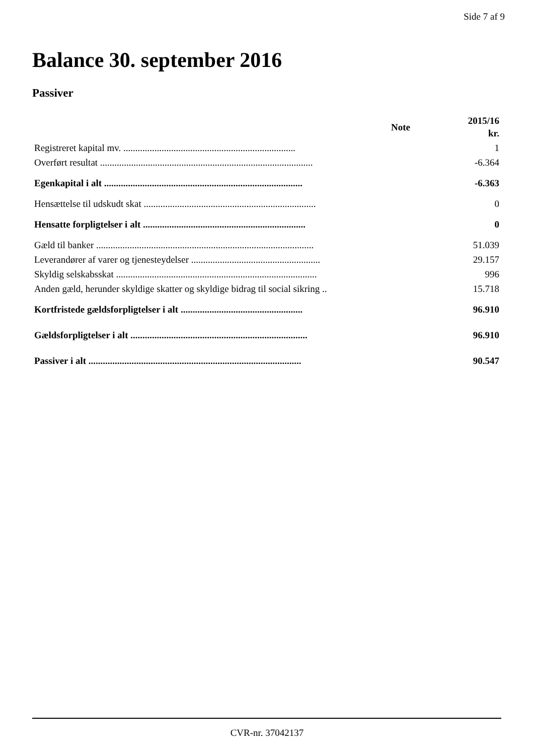Side 7 af 9
Balance 30. september 2016
Passiver
| | Note | 2015/16 kr. |
| --- | --- | --- |
| Registreret kapital mv. ........................................................................ | | 1 |
| Overført resultat ......................................................................................... | | -6.364 |
| Egenkapital i alt ................................................................................... | | -6.363 |
| Hensættelse til udskudt skat ........................................................................ | | 0 |
| Hensatte forpligtelser i alt .................................................................... | | 0 |
| Gæld til banker ........................................................................................... | | 51.039 |
| Leverandører af varer og tjenesteydelser ...................................................... | | 29.157 |
| Skyldig selskabsskat .................................................................................... | | 996 |
| Anden gæld, herunder skyldige skatter og skyldige bidrag til social sikring .. | | 15.718 |
| Kortfristede gældsforpligtelser i alt ................................................... | | 96.910 |
| Gældsforpligtelser i alt .......................................................................... | | 96.910 |
| Passiver i alt ......................................................................................... | | 90.547 |
CVR-nr. 37042137